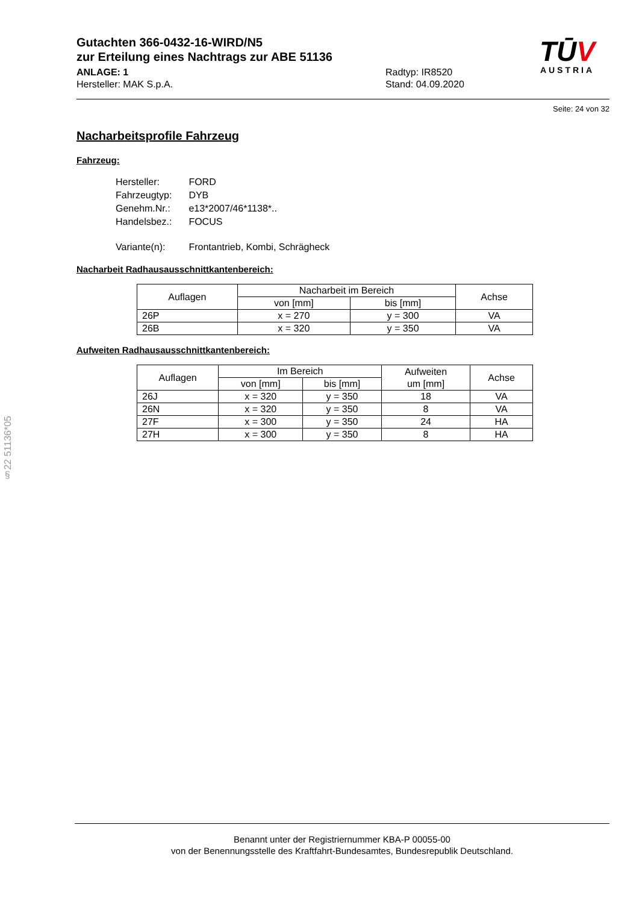§22 51136*05
TŪV
AUSTRIA
Gutachten 366-0432-16-WIRD/N5
zur Erteilung eines Nachtrags zur ABE 51136
ANLAGE: 1
Hersteller: MAK S.p.A.
Radtyp: IR8520
Stand: 04.09.2020
Seite: 24 von 32
Nacharbeitsprofile Fahrzeug
Fahrzeug:
| Hersteller: | FORD |
| Fahrzeugtyp: | DYB |
| Genehm.Nr.: | e13*2007/46*1138*.. |
| Handelsbez.: | FOCUS |
| Variante(n): | Frontantrieb, Kombi, Schrägheck |
Nacharbeit Radhausausschnittkantenbereich:
| Auflagen | Nacharbeit im Bereich | | Achse |
| --- | --- | --- | --- |
| | von [mm] | bis [mm] | |
| 26P | x = 270 | y = 300 | VA |
| 26B | x = 320 | y = 350 | VA |
Aufweiten Radhausausschnittkantenbereich:
| Auflagen | Im Bereich | | Aufweiten um [mm] | Achse |
| --- | --- | --- | --- | --- |
| | von [mm] | bis [mm] | | |
| 26J | x = 320 | y = 350 | 18 | VA |
| 26N | x = 320 | y = 350 | 8 | VA |
| 27F | x = 300 | y = 350 | 24 | HA |
| 27H | x = 300 | y = 350 | 8 | HA |
Benannt unter der Registriernummer KBA-P 00055-00
von der Benennungsstelle des Kraftfahrt-Bundesamtes, Bundesrepublik Deutschland.